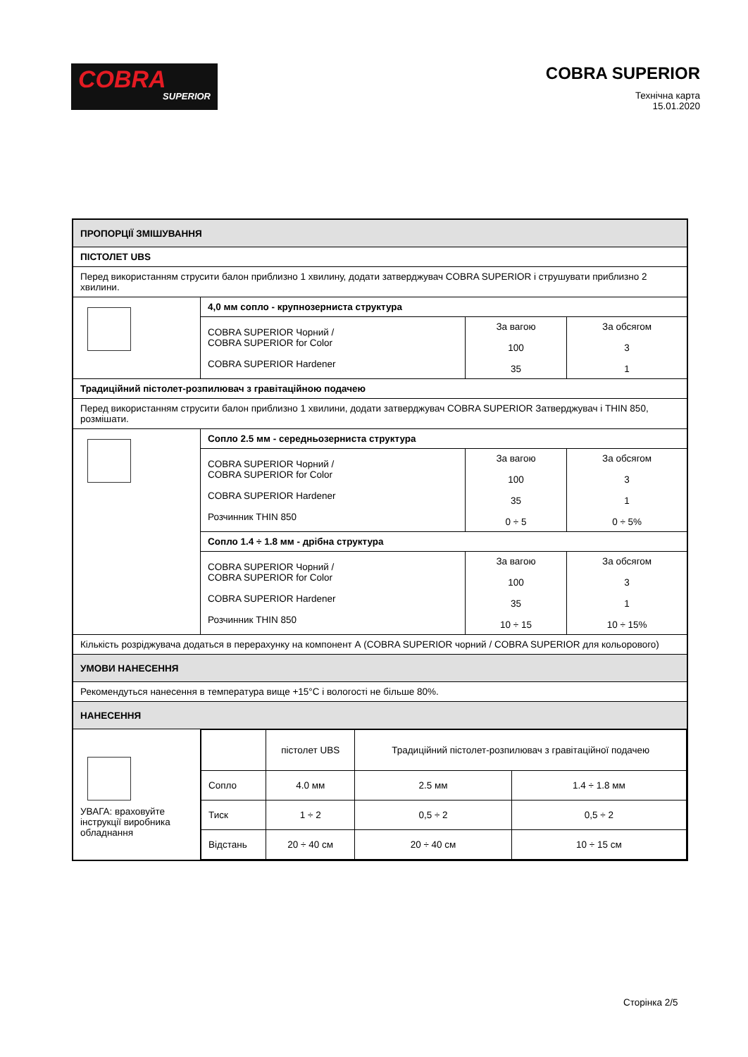COBRA
SUPERIOR
COBRA SUPERIOR
Технічна карта
15.01.2020
| ПРОПОРЦІЇ ЗМІШУВАННЯ | | | |
| ПІСТОЛЕТ UBS | | | |
| Перед використанням струсити балон приблизно 1 хвилину, додати затверджувач COBRA SUPERIOR і струшувати приблизно 2 хвилини. | | | |
| | 4,0 мм сопло - крупнозерниста структура | | |
| | COBRA SUPERIOR Чорний / COBRA SUPERIOR for Color COBRA SUPERIOR Hardener | За вагою 100 35 | За обсягом 3 1 |
| Традиційний пістолет-розпилювач з гравітаційною подачею | | | |
| Перед використанням струсити балон приблизно 1 хвилини, додати затверджувач COBRA SUPERIOR Затверджувач і THIN 850, розмішати. | | | |
| | Сопло 2.5 мм - середньозерниста структура | | |
| | COBRA SUPERIOR Чорний / COBRA SUPERIOR for Color COBRA SUPERIOR Hardener Розчинник THIN 850 | За вагою 100 35 0 ÷ 5 | За обсягом 3 1 0 ÷ 5% |
| | Сопло 1.4 ÷ 1.8 мм - дрібна структура | | |
| | COBRA SUPERIOR Чорний / COBRA SUPERIOR for Color COBRA SUPERIOR Hardener Розчинник THIN 850 | За вагою 100 35 10 ÷ 15 | За обсягом 3 1 10 ÷ 15% |
| Кількість розріджувача додаться в перерахунку на компонент А (COBRA SUPERIOR чорний / COBRA SUPERIOR для кольорового) | | | |
| УМОВИ НАНЕСЕННЯ | | | |
| Рекомендуться нанесення в температура вище +15°C і вологості не більше 80%. | | | |
| НАНЕСЕННЯ | | | |
| УВАГА: враховуйте інструкції виробника обладнання | / / пістолет UBS / Традиційний пістолет-розпилювач з гравітаційної подачею / / / Сопло / 4.0 мм / 2.5 мм / 1.4 ÷ 1.8 мм / / Тиск / 1 ÷ 2 / 0,5 ÷ 2 / 0,5 ÷ 2 / / Відстань / 20 ÷ 40 см / 20 ÷ 40 см / 10 ÷ 15 см / | | |
Сторінка 2/5